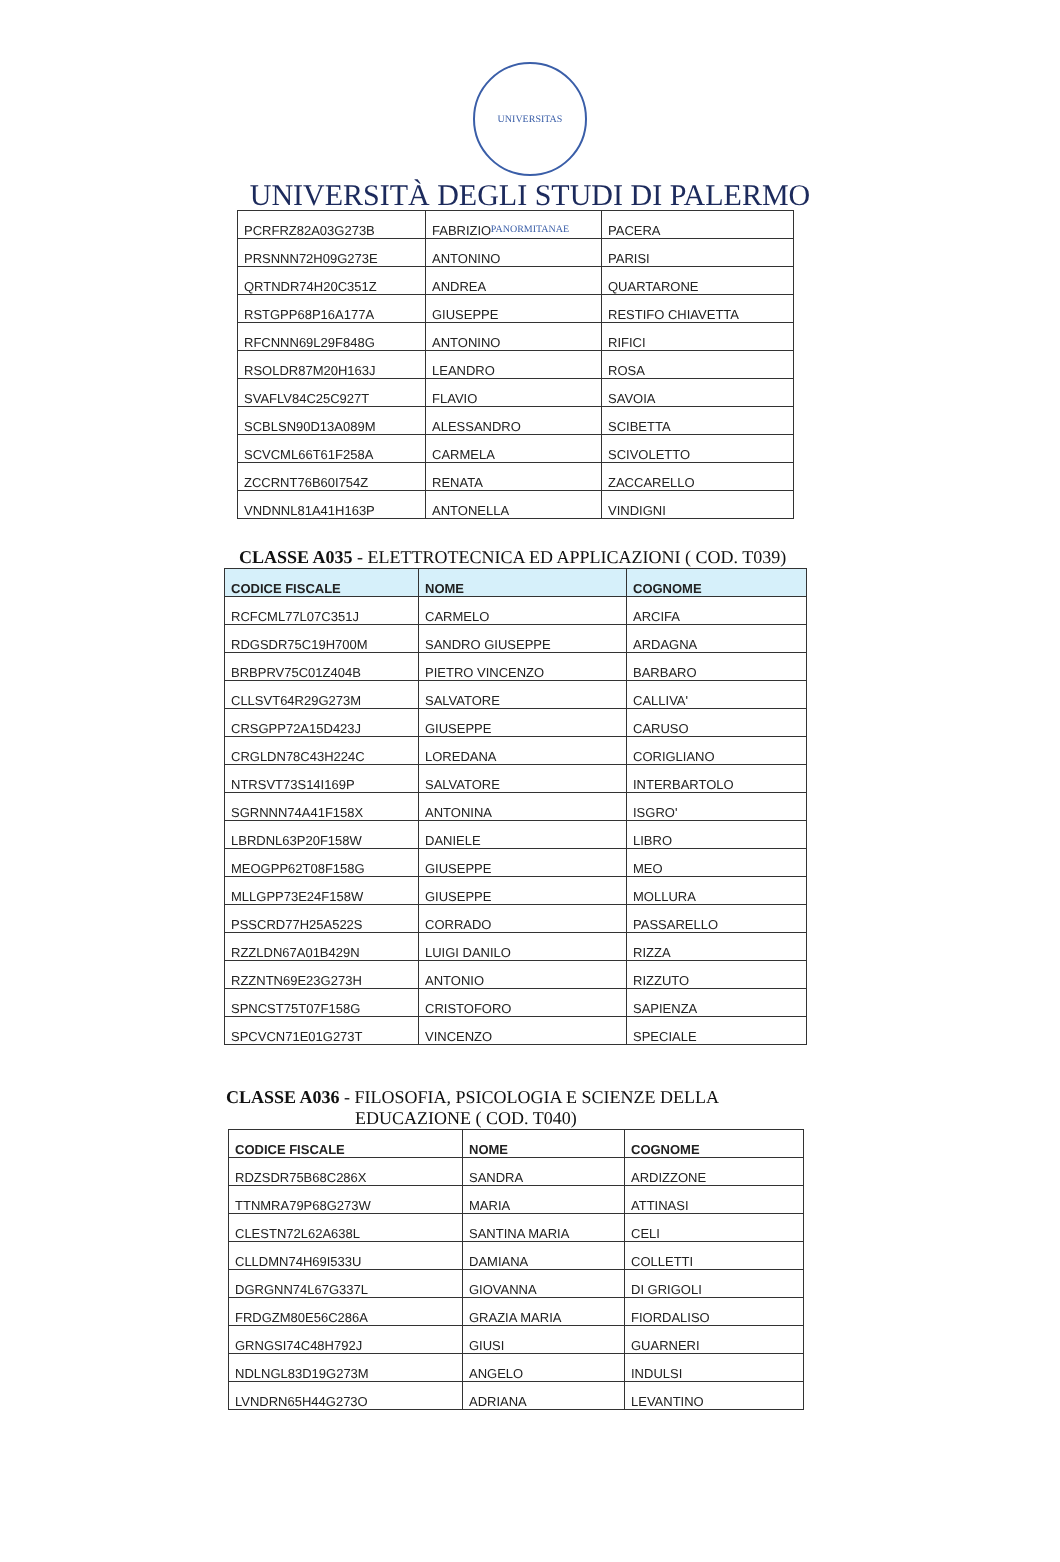UNIVERSITAS PANORMITANAE
UNIVERSITÀ DEGLI STUDI DI PALERMO
| PCRFRZ82A03G273B | FABRIZIO | PACERA |
| PRSNNN72H09G273E | ANTONINO | PARISI |
| QRTNDR74H20C351Z | ANDREA | QUARTARONE |
| RSTGPP68P16A177A | GIUSEPPE | RESTIFO CHIAVETTA |
| RFCNNN69L29F848G | ANTONINO | RIFICI |
| RSOLDR87M20H163J | LEANDRO | ROSA |
| SVAFLV84C25C927T | FLAVIO | SAVOIA |
| SCBLSN90D13A089M | ALESSANDRO | SCIBETTA |
| SCVCML66T61F258A | CARMELA | SCIVOLETTO |
| ZCCRNT76B60I754Z | RENATA | ZACCARELLO |
| VNDNNL81A41H163P | ANTONELLA | VINDIGNI |
CLASSE A035 - ELETTROTECNICA ED APPLICAZIONI ( COD. T039)
| CODICE FISCALE | NOME | COGNOME |
| --- | --- | --- |
| RCFCML77L07C351J | CARMELO | ARCIFA |
| RDGSDR75C19H700M | SANDRO GIUSEPPE | ARDAGNA |
| BRBPRV75C01Z404B | PIETRO VINCENZO | BARBARO |
| CLLSVT64R29G273M | SALVATORE | CALLIVA' |
| CRSGPP72A15D423J | GIUSEPPE | CARUSO |
| CRGLDN78C43H224C | LOREDANA | CORIGLIANO |
| NTRSVT73S14I169P | SALVATORE | INTERBARTOLO |
| SGRNNN74A41F158X | ANTONINA | ISGRO' |
| LBRDNL63P20F158W | DANIELE | LIBRO |
| MEOGPP62T08F158G | GIUSEPPE | MEO |
| MLLGPP73E24F158W | GIUSEPPE | MOLLURA |
| PSSCRD77H25A522S | CORRADO | PASSARELLO |
| RZZLDN67A01B429N | LUIGI DANILO | RIZZA |
| RZZNTN69E23G273H | ANTONIO | RIZZUTO |
| SPNCST75T07F158G | CRISTOFORO | SAPIENZA |
| SPCVCN71E01G273T | VINCENZO | SPECIALE |
CLASSE A036 - FILOSOFIA, PSICOLOGIA E SCIENZE DELLA
EDUCAZIONE ( COD. T040)
| CODICE FISCALE | NOME | COGNOME |
| --- | --- | --- |
| RDZSDR75B68C286X | SANDRA | ARDIZZONE |
| TTNMRA79P68G273W | MARIA | ATTINASI |
| CLESTN72L62A638L | SANTINA MARIA | CELI |
| CLLDMN74H69I533U | DAMIANA | COLLETTI |
| DGRGNN74L67G337L | GIOVANNA | DI GRIGOLI |
| FRDGZM80E56C286A | GRAZIA MARIA | FIORDALISO |
| GRNGSI74C48H792J | GIUSI | GUARNERI |
| NDLNGL83D19G273M | ANGELO | INDULSI |
| LVNDRN65H44G273O | ADRIANA | LEVANTINO |